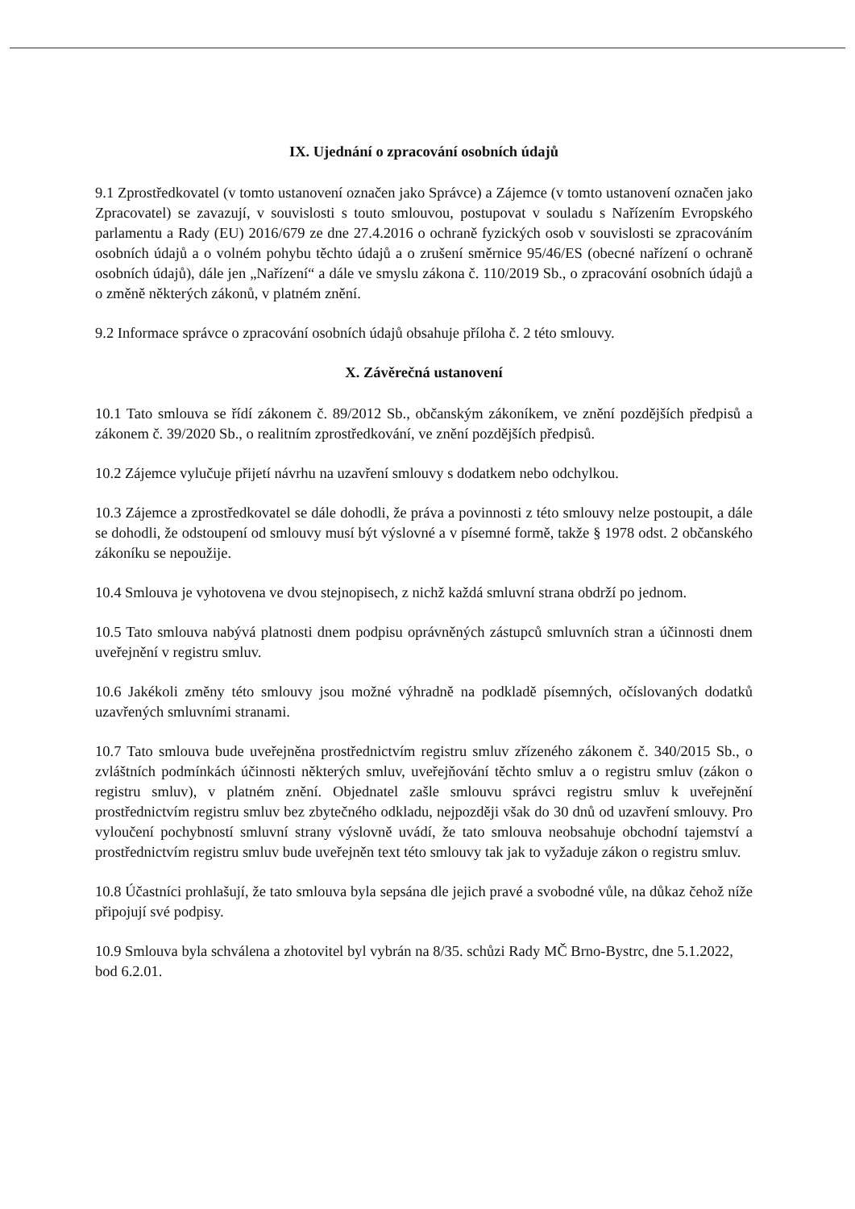IX. Ujednání o zpracování osobních údajů
9.1 Zprostředkovatel (v tomto ustanovení označen jako Správce) a Zájemce (v tomto ustanovení označen jako Zpracovatel) se zavazují, v souvislosti s touto smlouvou, postupovat v souladu s Nařízením Evropského parlamentu a Rady (EU) 2016/679 ze dne 27.4.2016 o ochraně fyzických osob v souvislosti se zpracováním osobních údajů a o volném pohybu těchto údajů a o zrušení směrnice 95/46/ES (obecné nařízení o ochraně osobních údajů), dále jen „Nařízení“ a dále ve smyslu zákona č. 110/2019 Sb., o zpracování osobních údajů a o změně některých zákonů, v platném znění.
9.2 Informace správce o zpracování osobních údajů obsahuje příloha č. 2 této smlouvy.
X. Závěrečná ustanovení
10.1 Tato smlouva se řídí zákonem č. 89/2012 Sb., občanským zákoníkem, ve znění pozdějších předpisů a zákonem č. 39/2020 Sb., o realitním zprostředkování, ve znění pozdějších předpisů.
10.2 Zájemce vylučuje přijetí návrhu na uzavření smlouvy s dodatkem nebo odchylkou.
10.3 Zájemce a zprostředkovatel se dále dohodli, že práva a povinnosti z této smlouvy nelze postoupit, a dále se dohodli, že odstoupení od smlouvy musí být výslovné a v písemné formě, takže § 1978 odst. 2 občanského zákoníku se nepoužije.
10.4 Smlouva je vyhotovena ve dvou stejnopisech, z nichž každá smluvní strana obdrží po jednom.
10.5 Tato smlouva nabývá platnosti dnem podpisu oprávněných zástupců smluvních stran a účinnosti dnem uveřejnění v registru smluv.
10.6 Jakékoli změny této smlouvy jsou možné výhradně na podkladě písemných, očíslovaných dodatků uzavřených smluvními stranami.
10.7 Tato smlouva bude uveřejněna prostřednictvím registru smluv zřízeného zákonem č. 340/2015 Sb., o zvláštních podmínkách účinnosti některých smluv, uveřejňování těchto smluv a o registru smluv (zákon o registru smluv), v platném znění. Objednatel zašle smlouvu správci registru smluv k uveřejnění prostřednictvím registru smluv bez zbytečného odkladu, nejpozději však do 30 dnů od uzavření smlouvy. Pro vyloučení pochybností smluvní strany výslovně uvádí, že tato smlouva neobsahuje obchodní tajemství a prostřednictvím registru smluv bude uveřejněn text této smlouvy tak jak to vyžaduje zákon o registru smluv.
10.8 Účastníci prohlašují, že tato smlouva byla sepsána dle jejich pravé a svobodné vůle, na důkaz čehož níže připojují své podpisy.
10.9 Smlouva byla schválena a zhotovitel byl vybrán na 8/35. schůzi Rady MČ Brno-Bystrc, dne 5.1.2022, bod 6.2.01.